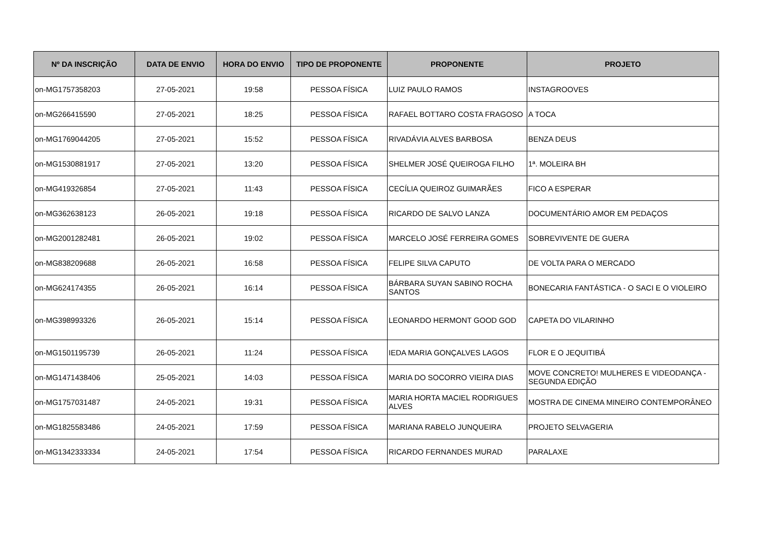| Nº DA INSCRIÇÃO | DATA DE ENVIO | HORA DO ENVIO | TIPO DE PROPONENTE | PROPONENTE | PROJETO |
| --- | --- | --- | --- | --- | --- |
| on-MG1757358203 | 27-05-2021 | 19:58 | PESSOA FÍSICA | LUIZ PAULO RAMOS | INSTAGROOVES |
| on-MG266415590 | 27-05-2021 | 18:25 | PESSOA FÍSICA | RAFAEL BOTTARO COSTA FRAGOSO | A TOCA |
| on-MG1769044205 | 27-05-2021 | 15:52 | PESSOA FÍSICA | RIVADÁVIA ALVES BARBOSA | BENZA DEUS |
| on-MG1530881917 | 27-05-2021 | 13:20 | PESSOA FÍSICA | SHELMER JOSÉ QUEIROGA FILHO | 1ª. MOLEIRA BH |
| on-MG419326854 | 27-05-2021 | 11:43 | PESSOA FÍSICA | CECÍLIA QUEIROZ GUIMARÃES | FICO A ESPERAR |
| on-MG362638123 | 26-05-2021 | 19:18 | PESSOA FÍSICA | RICARDO DE SALVO LANZA | DOCUMENTÁRIO AMOR EM PEDAÇOS |
| on-MG2001282481 | 26-05-2021 | 19:02 | PESSOA FÍSICA | MARCELO JOSÉ FERREIRA GOMES | SOBREVIVENTE DE GUERA |
| on-MG838209688 | 26-05-2021 | 16:58 | PESSOA FÍSICA | FELIPE SILVA CAPUTO | DE VOLTA PARA O MERCADO |
| on-MG624174355 | 26-05-2021 | 16:14 | PESSOA FÍSICA | BÁRBARA SUYAN SABINO ROCHA SANTOS | BONECARIA FANTÁSTICA - O SACI E O VIOLEIRO |
| on-MG398993326 | 26-05-2021 | 15:14 | PESSOA FÍSICA | LEONARDO HERMONT GOOD GOD | CAPETA DO VILARINHO |
| on-MG1501195739 | 26-05-2021 | 11:24 | PESSOA FÍSICA | IEDA MARIA GONÇALVES LAGOS | FLOR E O JEQUITIBÁ |
| on-MG1471438406 | 25-05-2021 | 14:03 | PESSOA FÍSICA | MARIA DO SOCORRO VIEIRA DIAS | MOVE CONCRETO! MULHERES E VIDEODANÇA - SEGUNDA EDIÇÃO |
| on-MG1757031487 | 24-05-2021 | 19:31 | PESSOA FÍSICA | MARIA HORTA MACIEL RODRIGUES ALVES | MOSTRA DE CINEMA MINEIRO CONTEMPORÂNEO |
| on-MG1825583486 | 24-05-2021 | 17:59 | PESSOA FÍSICA | MARIANA RABELO JUNQUEIRA | PROJETO SELVAGERIA |
| on-MG1342333334 | 24-05-2021 | 17:54 | PESSOA FÍSICA | RICARDO FERNANDES MURAD | PARALAXE |